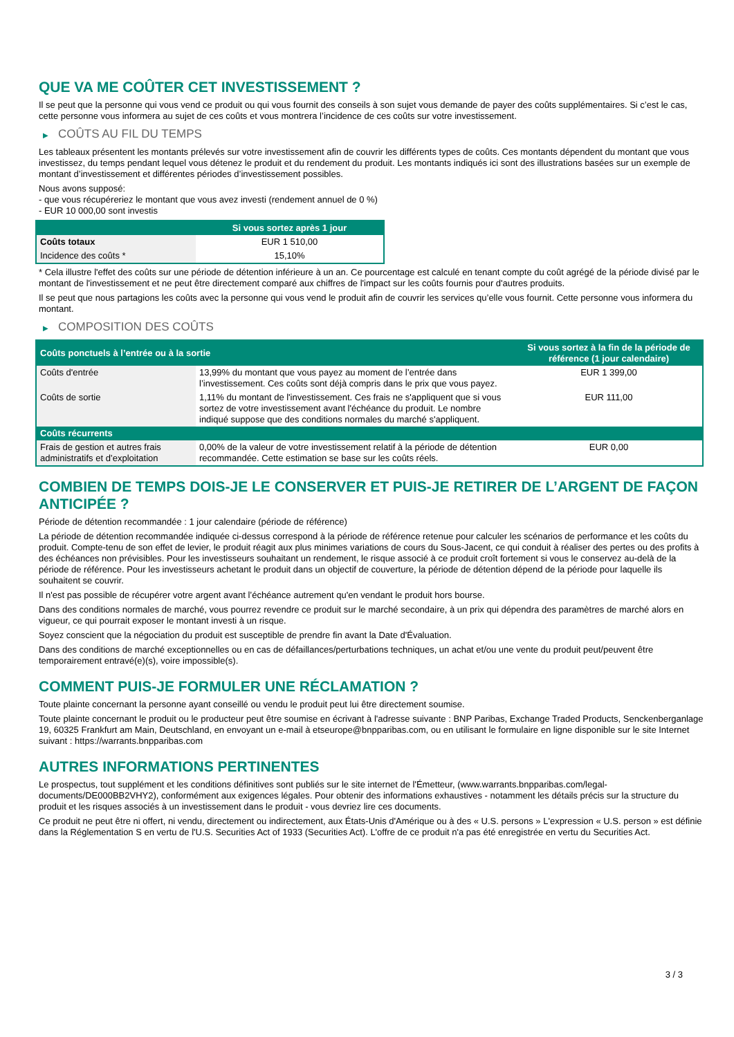QUE VA ME COÛTER CET INVESTISSEMENT ?
Il se peut que la personne qui vous vend ce produit ou qui vous fournit des conseils à son sujet vous demande de payer des coûts supplémentaires. Si c’est le cas, cette personne vous informera au sujet de ces coûts et vous montrera l’incidence de ces coûts sur votre investissement.
▶ COÛTS AU FIL DU TEMPS
Les tableaux présentent les montants prélevés sur votre investissement afin de couvrir les différents types de coûts. Ces montants dépendent du montant que vous investissez, du temps pendant lequel vous détenez le produit et du rendement du produit. Les montants indiqués ici sont des illustrations basées sur un exemple de montant d’investissement et différentes périodes d’investissement possibles.
Nous avons supposé:
- que vous récupéreriez le montant que vous avez investi (rendement annuel de 0 %)
- EUR 10 000,00 sont investis
| | Si vous sortez après 1 jour |
| --- | --- |
| Coûts totaux | EUR 1 510,00 |
| Incidence des coûts * | 15,10% |
* Cela illustre l'effet des coûts sur une période de détention inférieure à un an. Ce pourcentage est calculé en tenant compte du coût agrégé de la période divisé par le montant de l'investissement et ne peut être directement comparé aux chiffres de l'impact sur les coûts fournis pour d'autres produits.
Il se peut que nous partagions les coûts avec la personne qui vous vend le produit afin de couvrir les services qu’elle vous fournit. Cette personne vous informera du montant.
▶ COMPOSITION DES COÛTS
| Coûts ponctuels à l’entrée ou à la sortie | | Si vous sortez à la fin de la période de référence (1 jour calendaire) |
| --- | --- | --- |
| Coûts d'entrée | 13,99% du montant que vous payez au moment de l’entrée dans l’investissement. Ces coûts sont déjà compris dans le prix que vous payez. | EUR 1 399,00 |
| Coûts de sortie | 1,11% du montant de l'investissement. Ces frais ne s'appliquent que si vous sortez de votre investissement avant l'échéance du produit. Le nombre indiqué suppose que des conditions normales du marché s'appliquent. | EUR 111,00 |
| Coûts récurrents | | |
| Frais de gestion et autres frais administratifs et d’exploitation | 0,00% de la valeur de votre investissement relatif à la période de détention recommandée. Cette estimation se base sur les coûts réels. | EUR 0,00 |
COMBIEN DE TEMPS DOIS-JE LE CONSERVER ET PUIS-JE RETIRER DE L’ARGENT DE FAÇON ANTICIPÉE ?
Période de détention recommandée : 1 jour calendaire (période de référence)
La période de détention recommandée indiquée ci-dessus correspond à la période de référence retenue pour calculer les scénarios de performance et les coûts du produit. Compte-tenu de son effet de levier, le produit réagit aux plus minimes variations de cours du Sous-Jacent, ce qui conduit à réaliser des pertes ou des profits à des échéances non prévisibles. Pour les investisseurs souhaitant un rendement, le risque associé à ce produit croît fortement si vous le conservez au-delà de la période de référence. Pour les investisseurs achetant le produit dans un objectif de couverture, la période de détention dépend de la période pour laquelle ils souhaitent se couvrir.
Il n'est pas possible de récupérer votre argent avant l’échéance autrement qu'en vendant le produit hors bourse.
Dans des conditions normales de marché, vous pourrez revendre ce produit sur le marché secondaire, à un prix qui dépendra des paramètres de marché alors en vigueur, ce qui pourrait exposer le montant investi à un risque.
Soyez conscient que la négociation du produit est susceptible de prendre fin avant la Date d'Évaluation.
Dans des conditions de marché exceptionnelles ou en cas de défaillances/perturbations techniques, un achat et/ou une vente du produit peut/peuvent être temporairement entravé(e)(s), voire impossible(s).
COMMENT PUIS-JE FORMULER UNE RÉCLAMATION ?
Toute plainte concernant la personne ayant conseillé ou vendu le produit peut lui être directement soumise.
Toute plainte concernant le produit ou le producteur peut être soumise en écrivant à l'adresse suivante : BNP Paribas, Exchange Traded Products, Senckenberganlage 19, 60325 Frankfurt am Main, Deutschland, en envoyant un e-mail à etseurope@bnpparibas.com, ou en utilisant le formulaire en ligne disponible sur le site Internet suivant : https://warrants.bnpparibas.com
AUTRES INFORMATIONS PERTINENTES
Le prospectus, tout supplément et les conditions définitives sont publiés sur le site internet de l'Émetteur, (www.warrants.bnpparibas.com/legal-documents/DE000BB2VHY2), conformément aux exigences légales. Pour obtenir des informations exhaustives - notamment les détails précis sur la structure du produit et les risques associés à un investissement dans le produit - vous devriez lire ces documents.
Ce produit ne peut être ni offert, ni vendu, directement ou indirectement, aux États-Unis d'Amérique ou à des « U.S. persons » L'expression « U.S. person » est définie dans la Réglementation S en vertu de l'U.S. Securities Act of 1933 (Securities Act). L'offre de ce produit n'a pas été enregistrée en vertu du Securities Act.
3 / 3